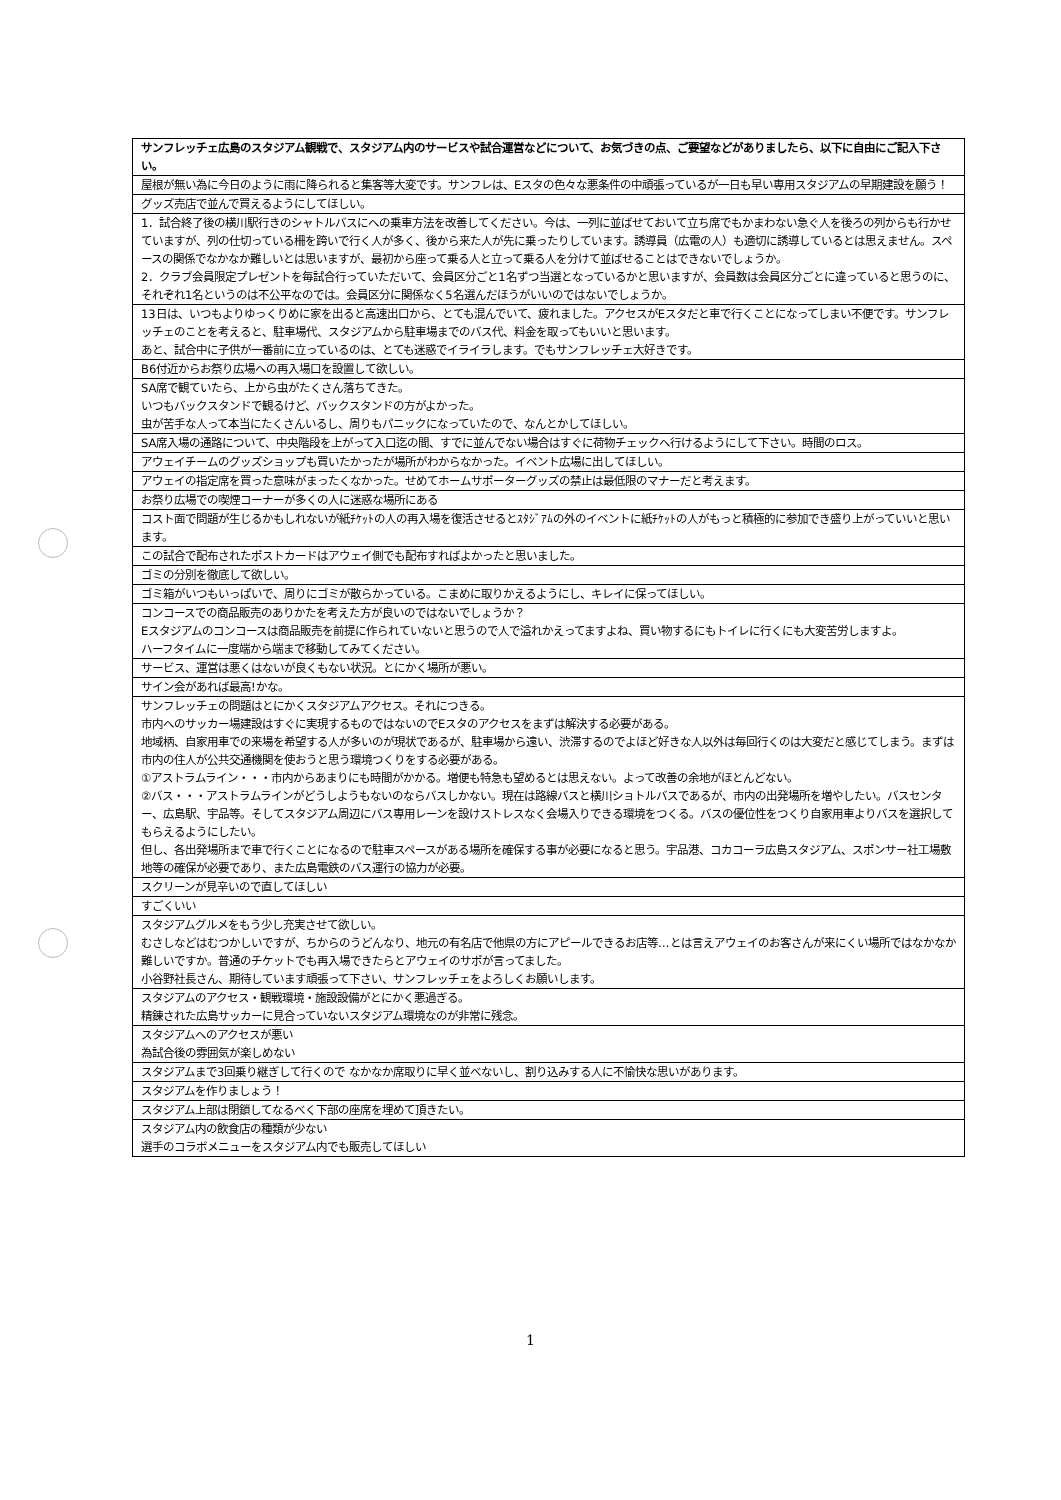| サンフレッチェ広島のスタジアム観戦で、スタジアム内のサービスや試合運営などについて、お気づきの点、ご要望などがありましたら、以下に自由にご記入下さい。 |
| --- |
| 屋根が無い為に今日のように雨に降られると集客等大変です。サンフレは、Eスタの色々な悪条件の中頑張っているが一日も早い専用スタジアムの早期建設を願う！ |
| グッズ売店で並んで買えるようにしてほしい。 |
| 1．試合終了後の横川駅行きのシャトルバスにへの乗車方法を改善してください。今は、一列に並ばせておいて立ち席でもかまわない急ぐ人を後ろの列からも行かせていますが、列の仕切っている柵を跨いで行く人が多く、後から来た人が先に乗ったりしています。誘導員（広電の人）も適切に誘導しているとは思えません。スペースの関係でなかなか難しいとは思いますが、最初から座って乗る人と立って乗る人を分けて並ばせることはできないでしょうか。 2．クラブ会員限定プレゼントを毎試合行っていただいて、会員区分ごと1名ずつ当選となっているかと思いますが、会員数は会員区分ごとに違っていると思うのに、それぞれ1名というのは不公平なのでは。会員区分に関係なく5名選んだほうがいいのではないでしょうか。 |
| 13日は、いつもよりゆっくりめに家を出ると高速出口から、とても混んでいて、疲れました。アクセスがEスタだと車で行くことになってしまい不便です。サンフレッチェのことを考えると、駐車場代、スタジアムから駐車場までのバス代、料金を取ってもいいと思います。 あと、試合中に子供が一番前に立っているのは、とても迷惑でイライラします。でもサンフレッチェ大好きです。 |
| B6付近からお祭り広場への再入場口を設置して欲しい。 |
| SA席で観ていたら、上から虫がたくさん落ちてきた。 いつもバックスタンドで観るけど、バックスタンドの方がよかった。 虫が苦手な人って本当にたくさんいるし、周りもパニックになっていたので、なんとかしてほしい。 |
| SA席入場の通路について、中央階段を上がって入口迄の間、すでに並んでない場合はすぐに荷物チェックへ行けるようにして下さい。時間のロス。 |
| アウェイチームのグッズショップも買いたかったが場所がわからなかった。イベント広場に出してほしい。 |
| アウェイの指定席を買った意味がまったくなかった。せめてホームサポーターグッズの禁止は最低限のマナーだと考えます。 |
| お祭り広場での喫煙コーナーが多くの人に迷惑な場所にある |
| コスト面で問題が生じるかもしれないが紙ﾁｹｯﾄの人の再入場を復活させるとｽﾀｼﾞｱﾑの外のイベントに紙ﾁｹｯﾄの人がもっと積極的に参加でき盛り上がっていいと思います。 |
| この試合で配布されたポストカードはアウェイ側でも配布すればよかったと思いました。 |
| ゴミの分別を徹底して欲しい。 |
| ゴミ箱がいつもいっぱいで、周りにゴミが散らかっている。こまめに取りかえるようにし、キレイに保ってほしい。 |
| コンコースでの商品販売のありかたを考えた方が良いのではないでしょうか？ Eスタジアムのコンコースは商品販売を前提に作られていないと思うので人で溢れかえってますよね、買い物するにもトイレに行くにも大変苦労しますよ。 ハーフタイムに一度端から端まで移動してみてください。 |
| サービス、運営は悪くはないが良くもない状況。とにかく場所が悪い。 |
| サイン会があれば最高!かな。 |
| サンフレッチェの問題はとにかくスタジアムアクセス。それにつきる。 市内へのサッカー場建設はすぐに実現するものではないのでEスタのアクセスをまずは解決する必要がある。 地域柄、自家用車での来場を希望する人が多いのが現状であるが、駐車場から遠い、渋滞するのでよほど好きな人以外は毎回行くのは大変だと感じてしまう。まずは市内の住人が公共交通機関を使おうと思う環境つくりをする必要がある。 ①アストラムライン・・・市内からあまりにも時間がかかる。増便も特急も望めるとは思えない。よって改善の余地がほとんどない。 ②バス・・・アストラムラインがどうしようもないのならバスしかない。現在は路線バスと横川ショトルバスであるが、市内の出発場所を増やしたい。バスセンター、広島駅、宇品等。そしてスタジアム周辺にバス専用レーンを設けストレスなく会場入りできる環境をつくる。バスの優位性をつくり自家用車よりバスを選択してもらえるようにしたい。 但し、各出発場所まで車で行くことになるので駐車スペースがある場所を確保する事が必要になると思う。宇品港、コカコーラ広島スタジアム、スポンサー社工場敷地等の確保が必要であり、また広島電鉄のバス運行の協力が必要。 |
| スクリーンが見辛いので直してほしい |
| すごくいい |
| スタジアムグルメをもう少し充実させて欲しい。 むさしなどはむつかしいですが、ちからのうどんなり、地元の有名店で他県の方にアピールできるお店等…とは言えアウェイのお客さんが来にくい場所ではなかなか難しいですか。普通のチケットでも再入場できたらとアウェイのサポが言ってました。 小谷野社長さん、期待しています頑張って下さい、サンフレッチェをよろしくお願いします。 |
| スタジアムのアクセス・観戦環境・施設設備がとにかく悪過ぎる。 精錬された広島サッカーに見合っていないスタジアム環境なのが非常に残念。 |
| スタジアムへのアクセスが悪い 為試合後の雰囲気が楽しめない |
| スタジアムまで3回乗り継ぎして行くので なかなか席取りに早く並べないし、割り込みする人に不愉快な思いがあります。 |
| スタジアムを作りましょう！ |
| スタジアム上部は閉鎖してなるべく下部の座席を埋めて頂きたい。 |
| スタジアム内の飲食店の種類が少ない 選手のコラボメニューをスタジアム内でも販売してほしい |
1